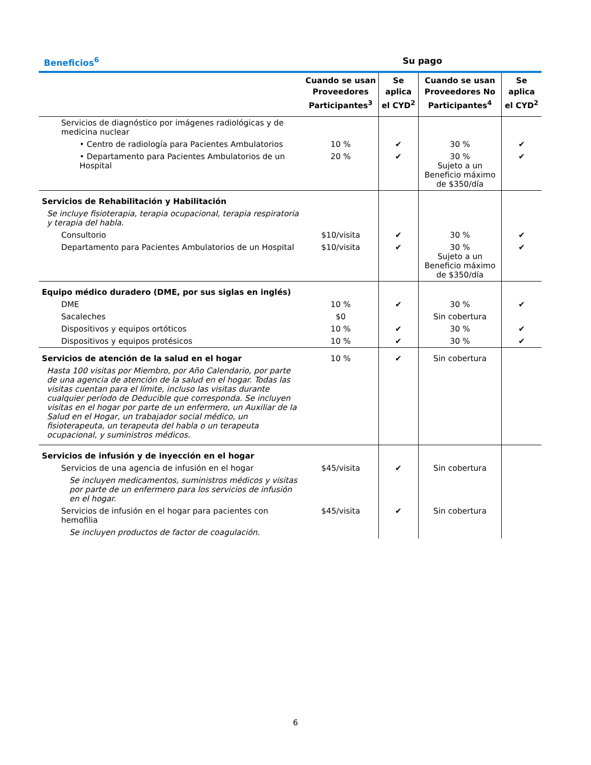| Beneficios<sup>6</sup> | Su pago | | | |
| --- | --- | --- | --- | --- |
| | Cuando se usan Proveedores Participantes<sup>3</sup> | Se aplica el CYD<sup>2</sup> | Cuando se usan Proveedores No Participantes<sup>4</sup> | Se aplica el CYD<sup>2</sup> |
| Servicios de diagnóstico por imágenes radiológicas y de medicina nuclear | | | | |
| • Centro de radiología para Pacientes Ambulatorios | 10 % | ✔ | 30 % | ✔ |
| • Departamento para Pacientes Ambulatorios de un Hospital | 20 % | ✔ | 30 % Sujeto a un Beneficio máximo de $350/día | ✔ |
| Servicios de Rehabilitación y Habilitación | | | | |
| Se incluye fisioterapia, terapia ocupacional, terapia respiratoria y terapia del habla. | | | | |
| Consultorio | $10/visita | ✔ | 30 % | ✔ |
| Departamento para Pacientes Ambulatorios de un Hospital | $10/visita | ✔ | 30 % Sujeto a un Beneficio máximo de $350/día | ✔ |
| Equipo médico duradero (DME, por sus siglas en inglés) | | | | |
| DME | 10 % | ✔ | 30 % | ✔ |
| Sacaleches | $0 | | Sin cobertura | |
| Dispositivos y equipos ortóticos | 10 % | ✔ | 30 % | ✔ |
| Dispositivos y equipos protésicos | 10 % | ✔ | 30 % | ✔ |
| Servicios de atención de la salud en el hogar | 10 % | ✔ | Sin cobertura | |
| Hasta 100 visitas por Miembro, por Año Calendario, por parte de una agencia de atención de la salud en el hogar. Todas las visitas cuentan para el límite, incluso las visitas durante cualquier período de Deducible que corresponda. Se incluyen visitas en el hogar por parte de un enfermero, un Auxiliar de la Salud en el Hogar, un trabajador social médico, un fisioterapeuta, un terapeuta del habla o un terapeuta ocupacional, y suministros médicos. | | | | |
| Servicios de infusión y de inyección en el hogar | | | | |
| Servicios de una agencia de infusión en el hogar | $45/visita | ✔ | Sin cobertura | |
| Se incluyen medicamentos, suministros médicos y visitas por parte de un enfermero para los servicios de infusión en el hogar. | | | | |
| Servicios de infusión en el hogar para pacientes con hemofilia | $45/visita | ✔ | Sin cobertura | |
| Se incluyen productos de factor de coagulación. | | | | |
6